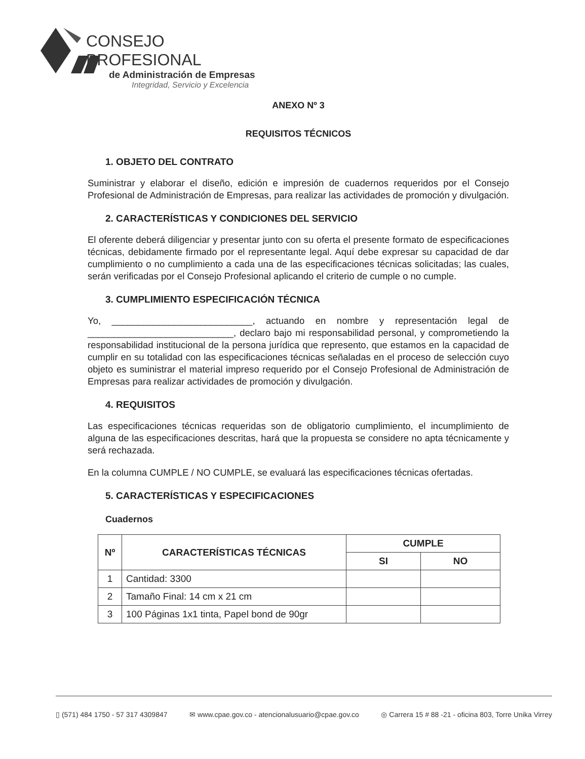CONSEJO PROFESIONAL
de Administración de Empresas
Integridad, Servicio y Excelencia
ANEXO Nº 3
REQUISITOS TÉCNICOS
1. OBJETO DEL CONTRATO
Suministrar y elaborar el diseño, edición e impresión de cuadernos requeridos por el Consejo Profesional de Administración de Empresas, para realizar las actividades de promoción y divulgación.
2. CARACTERÍSTICAS Y CONDICIONES DEL SERVICIO
El oferente deberá diligenciar y presentar junto con su oferta el presente formato de especificaciones técnicas, debidamente firmado por el representante legal. Aquí debe expresar su capacidad de dar cumplimiento o no cumplimiento a cada una de las especificaciones técnicas solicitadas; las cuales, serán verificadas por el Consejo Profesional aplicando el criterio de cumple o no cumple.
3. CUMPLIMIENTO ESPECIFICACIÓN TÉCNICA
Yo, ___________________________, actuando en nombre y representación legal de ____________________________, declaro bajo mi responsabilidad personal, y comprometiendo la responsabilidad institucional de la persona jurídica que represento, que estamos en la capacidad de cumplir en su totalidad con las especificaciones técnicas señaladas en el proceso de selección cuyo objeto es suministrar el material impreso requerido por el Consejo Profesional de Administración de Empresas para realizar actividades de promoción y divulgación.
4. REQUISITOS
Las especificaciones técnicas requeridas son de obligatorio cumplimiento, el incumplimiento de alguna de las especificaciones descritas, hará que la propuesta se considere no apta técnicamente y será rechazada.
En la columna CUMPLE / NO CUMPLE, se evaluará las especificaciones técnicas ofertadas.
5. CARACTERÍSTICAS Y ESPECIFICACIONES
Cuadernos
| Nº | CARACTERÍSTICAS TÉCNICAS | CUMPLE | |
| --- | --- | --- | --- |
| | | SI | NO |
| 1 | Cantidad: 3300 | | |
| 2 | Tamaño Final: 14 cm x 21 cm | | |
| 3 | 100 Páginas 1x1 tinta, Papel bond de 90gr | | |
▯ (571) 484 1750 - 57 317 4309847 ✉ www.cpae.gov.co - atencionalusuario@cpae.gov.co ◎ Carrera 15 # 88 -21 - oficina 803, Torre Unika Virrey